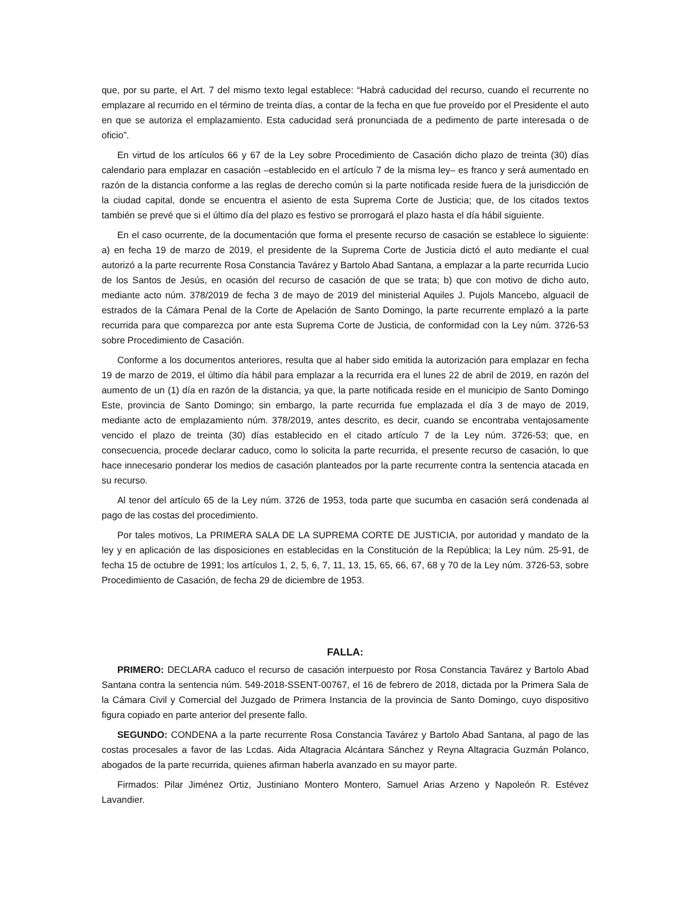que, por su parte, el Art. 7 del mismo texto legal establece: “Habrá caducidad del recurso, cuando el recurrente no emplazare al recurrido en el término de treinta días, a contar de la fecha en que fue proveído por el Presidente el auto en que se autoriza el emplazamiento. Esta caducidad será pronunciada de a pedimento de parte interesada o de oficio”.
En virtud de los artículos 66 y 67 de la Ley sobre Procedimiento de Casación dicho plazo de treinta (30) días calendario para emplazar en casación –establecido en el artículo 7 de la misma ley– es franco y será aumentado en razón de la distancia conforme a las reglas de derecho común si la parte notificada reside fuera de la jurisdicción de la ciudad capital, donde se encuentra el asiento de esta Suprema Corte de Justicia; que, de los citados textos también se prevé que si el último día del plazo es festivo se prorrogará el plazo hasta el día hábil siguiente.
En el caso ocurrente, de la documentación que forma el presente recurso de casación se establece lo siguiente: a) en fecha 19 de marzo de 2019, el presidente de la Suprema Corte de Justicia dictó el auto mediante el cual autorizó a la parte recurrente Rosa Constancia Tavárez y Bartolo Abad Santana, a emplazar a la parte recurrida Lucio de los Santos de Jesús, en ocasión del recurso de casación de que se trata; b) que con motivo de dicho auto, mediante acto núm. 378/2019 de fecha 3 de mayo de 2019 del ministerial Aquiles J. Pujols Mancebo, alguacil de estrados de la Cámara Penal de la Corte de Apelación de Santo Domingo, la parte recurrente emplazó a la parte recurrida para que comparezca por ante esta Suprema Corte de Justicia, de conformidad con la Ley núm. 3726-53 sobre Procedimiento de Casación.
Conforme a los documentos anteriores, resulta que al haber sido emitida la autorización para emplazar en fecha 19 de marzo de 2019, el último día hábil para emplazar a la recurrida era el lunes 22 de abril de 2019, en razón del aumento de un (1) día en razón de la distancia, ya que, la parte notificada reside en el municipio de Santo Domingo Este, provincia de Santo Domingo; sin embargo, la parte recurrida fue emplazada el día 3 de mayo de 2019, mediante acto de emplazamiento núm. 378/2019, antes descrito, es decir, cuando se encontraba ventajosamente vencido el plazo de treinta (30) días establecido en el citado artículo 7 de la Ley núm. 3726-53; que, en consecuencia, procede declarar caduco, como lo solicita la parte recurrida, el presente recurso de casación, lo que hace innecesario ponderar los medios de casación planteados por la parte recurrente contra la sentencia atacada en su recurso.
Al tenor del artículo 65 de la Ley núm. 3726 de 1953, toda parte que sucumba en casación será condenada al pago de las costas del procedimiento.
Por tales motivos, La PRIMERA SALA DE LA SUPREMA CORTE DE JUSTICIA, por autoridad y mandato de la ley y en aplicación de las disposiciones en establecidas en la Constitución de la República; la Ley núm. 25-91, de fecha 15 de octubre de 1991; los artículos 1, 2, 5, 6, 7, 11, 13, 15, 65, 66, 67, 68 y 70 de la Ley núm. 3726-53, sobre Procedimiento de Casación, de fecha 29 de diciembre de 1953.
FALLA:
PRIMERO: DECLARA caduco el recurso de casación interpuesto por Rosa Constancia Tavárez y Bartolo Abad Santana contra la sentencia núm. 549-2018-SSENT-00767, el 16 de febrero de 2018, dictada por la Primera Sala de la Cámara Civil y Comercial del Juzgado de Primera Instancia de la provincia de Santo Domingo, cuyo dispositivo figura copiado en parte anterior del presente fallo.
SEGUNDO: CONDENA a la parte recurrente Rosa Constancia Tavárez y Bartolo Abad Santana, al pago de las costas procesales a favor de las Lcdas. Aida Altagracia Alcántara Sánchez y Reyna Altagracia Guzmán Polanco, abogados de la parte recurrida, quienes afirman haberla avanzado en su mayor parte.
Firmados: Pilar Jiménez Ortiz, Justiniano Montero Montero, Samuel Arias Arzeno y Napoleón R. Estévez Lavandier.